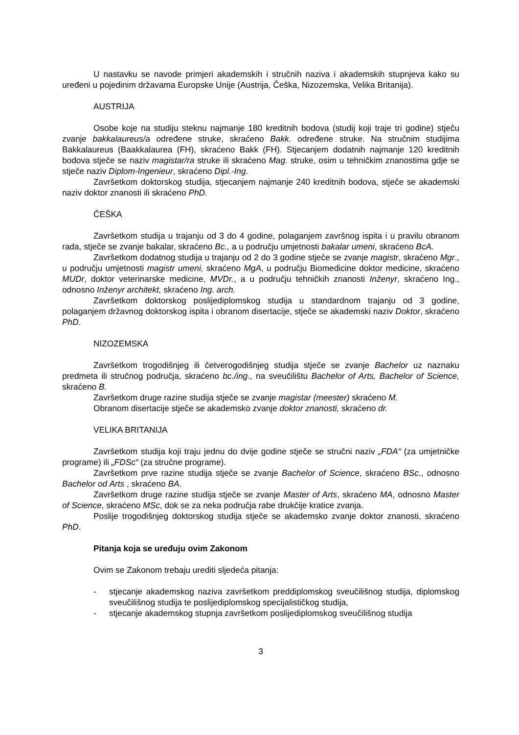U nastavku se navode primjeri akademskih i stručnih naziva i akademskih stupnjeva kako su uređeni u pojedinim državama Europske Unije (Austrija, Češka, Nizozemska, Velika Britanija).
AUSTRIJA
Osobe koje na studiju steknu najmanje 180 kreditnih bodova (studij koji traje tri godine) stječu zvanje bakkalaureus/a određene struke, skraćeno Bakk. određene struke. Na stručnim studijima Bakkalaureus (Baakkalaurea (FH), skraćeno Bakk (FH). Stjecanjem dodatnih najmanje 120 kreditnih bodova stječe se naziv magistar/ra struke ili skraćeno Mag. struke, osim u tehničkim znanostima gdje se stječe naziv Diplom-Ingenieur, skraćeno Dipl.-Ing.
Završetkom doktorskog studija, stjecanjem najmanje 240 kreditnih bodova, stječe se akademski naziv doktor znanosti ili skraćeno PhD.
ČEŠKA
Završetkom studija u trajanju od 3 do 4 godine, polaganjem završnog ispita i u pravilu obranom rada, stječe se zvanje bakalar, skraćeno Bc., a u području umjetnosti bakalar umeni, skraćeno BcA.
Završetkom dodatnog studija u trajanju od 2 do 3 godine stječe se zvanje magistr, skraćeno Mgr., u području umjetnosti magistr umeni, skraćeno MgA, u području Biomedicine doktor medicine, skraćeno MUDr, doktor veterinarske medicine, MVDr., a u području tehničkih znanosti Inženyr, skraćeno Ing., odnosno Inženyr architekt, skraćeno Ing. arch.
Završetkom doktorskog poslijediplomskog studija u standardnom trajanju od 3 godine, polaganjem državnog doktorskog ispita i obranom disertacije, stječe se akademski naziv Doktor, skraćeno PhD.
NIZOZEMSKA
Završetkom trogodišnjeg ili četverogodišnjeg studija stječe se zvanje Bachelor uz naznaku predmeta ili stručnog područja, skraćeno bc./ing., na sveučilištu Bachelor of Arts, Bachelor of Science, skraćeno B.
Završetkom druge razine studija stječe se zvanje magistar (meester) skraćeno M.
Obranom disertacije stječe se akademsko zvanje doktor znanosti, skraćeno dr.
VELIKA BRITANIJA
Završetkom studija koji traju jednu do dvije godine stječe se stručni naziv „FDA“ (za umjetničke programe) ili „FDSc“ (za stručne programe).
Završetkom prve razine studija stječe se zvanje Bachelor of Science, skraćeno BSc., odnosno Bachelor od Arts , skraćeno BA.
Završetkom druge razine studija stječe se zvanje Master of Arts, skraćeno MA, odnosno Master of Science, skraćeno MSc, dok se za neka područja rabe drukčije kratice zvanja.
Poslije trogodišnjeg doktorskog studija stječe se akademsko zvanje doktor znanosti, skraćeno PhD.
Pitanja koja se uređuju ovim Zakonom
Ovim se Zakonom trebaju urediti sljedeća pitanja:
- stjecanje akademskog naziva završetkom preddiplomskog sveučilišnog studija, diplomskog sveučilišnog studija te poslijediplomskog specijalističkog studija,
- stjecanje akademskog stupnja završetkom poslijediplomskog sveučilišnog studija
3